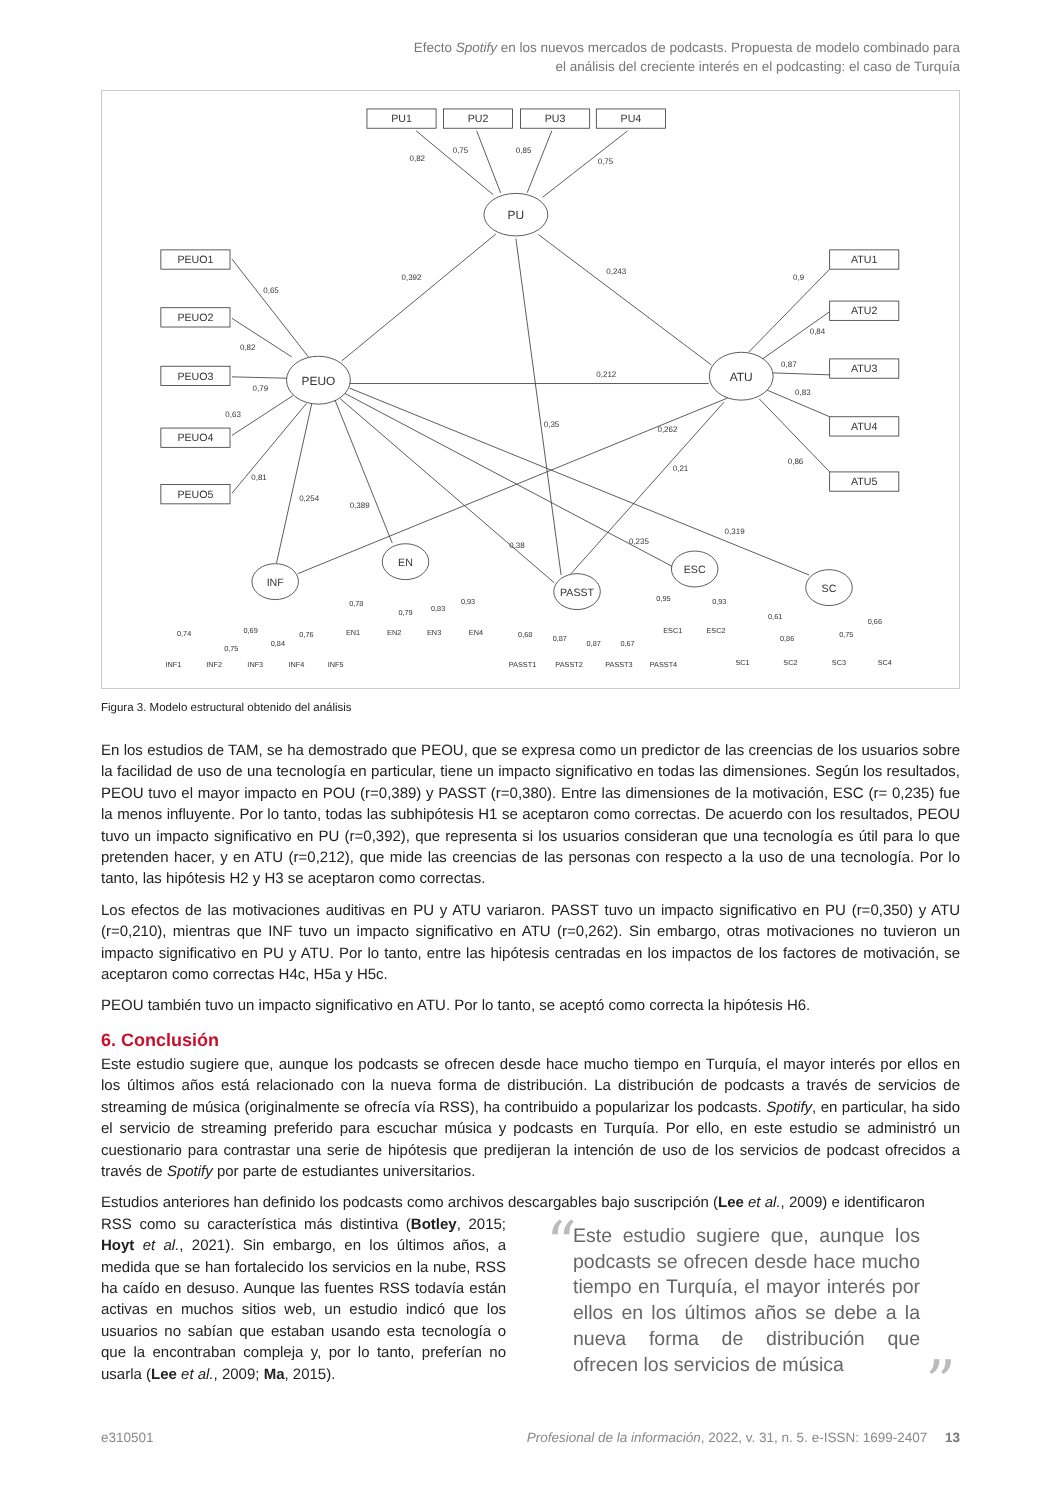Efecto Spotify en los nuevos mercados de podcasts. Propuesta de modelo combinado para
el análisis del creciente interés en el podcasting: el caso de Turquía
PU1
PU2
PU3
PU4
PEUO1
PEUO2
PEUO3
PEUO4
PEUO5
ATU1
ATU2
ATU3
ATU4
ATU5
PU
PEUO
ATU
INF
EN
PASST
ESC
SC
0,82
0,75
0,85
0,75
0,392
0,243
0,212
0,65
0,82
0,79
0,63
0,81
0,254
0,389
0,38
0,235
0,319
0,262
0,21
0,35
0,9
0,84
0,87
0,83
0,86
INF1
INF2
INF3
INF4
INF5
EN1
EN2
EN3
EN4
PASST1
PASST2
PASST3
PASST4
ESC1
ESC2
SC1
SC2
SC3
SC4
0,74
0,69
0,75
0,84
0,76
0,78
0,79
0,83
0,93
0,68
0,87
0,87
0,67
0,95
0,93
0,61
0,86
0,75
0,66
Figura 3. Modelo estructural obtenido del análisis
En los estudios de TAM, se ha demostrado que PEOU, que se expresa como un predictor de las creencias de los usuarios sobre la facilidad de uso de una tecnología en particular, tiene un impacto significativo en todas las dimensiones. Según los resultados, PEOU tuvo el mayor impacto en POU (r=0,389) y PASST (r=0,380). Entre las dimensiones de la motivación, ESC (r= 0,235) fue la menos influyente. Por lo tanto, todas las subhipótesis H1 se aceptaron como correctas. De acuerdo con los resultados, PEOU tuvo un impacto significativo en PU (r=0,392), que representa si los usuarios consideran que una tecnología es útil para lo que pretenden hacer, y en ATU (r=0,212), que mide las creencias de las personas con respecto a la uso de una tecnología. Por lo tanto, las hipótesis H2 y H3 se aceptaron como correctas.
Los efectos de las motivaciones auditivas en PU y ATU variaron. PASST tuvo un impacto significativo en PU (r=0,350) y ATU (r=0,210), mientras que INF tuvo un impacto significativo en ATU (r=0,262). Sin embargo, otras motivaciones no tuvieron un impacto significativo en PU y ATU. Por lo tanto, entre las hipótesis centradas en los impactos de los factores de motivación, se aceptaron como correctas H4c, H5a y H5c.
PEOU también tuvo un impacto significativo en ATU. Por lo tanto, se aceptó como correcta la hipótesis H6.
6. Conclusión
Este estudio sugiere que, aunque los podcasts se ofrecen desde hace mucho tiempo en Turquía, el mayor interés por ellos en los últimos años está relacionado con la nueva forma de distribución. La distribución de podcasts a través de servicios de streaming de música (originalmente se ofrecía vía RSS), ha contribuido a popularizar los podcasts. Spotify, en particular, ha sido el servicio de streaming preferido para escuchar música y podcasts en Turquía. Por ello, en este estudio se administró un cuestionario para contrastar una serie de hipótesis que predijeran la intención de uso de los servicios de podcast ofrecidos a través de Spotify por parte de estudiantes universitarios.
Estudios anteriores han definido los podcasts como archivos descargables bajo suscripción (Lee et al., 2009) e identificaron
RSS como su característica más distintiva (Botley, 2015; Hoyt et al., 2021). Sin embargo, en los últimos años, a medida que se han fortalecido los servicios en la nube, RSS ha caído en desuso. Aunque las fuentes RSS todavía están activas en muchos sitios web, un estudio indicó que los usuarios no sabían que estaban usando esta tecnología o que la encontraban compleja y, por lo tanto, preferían no usarla (Lee et al., 2009; Ma, 2015).
“Este estudio sugiere que, aunque los podcasts se ofrecen desde hace mucho tiempo en Turquía, el mayor interés por ellos en los últimos años se debe a la nueva forma de distribución que ofrecen los servicios de música”
e310501 Profesional de la información, 2022, v. 31, n. 5. e-ISSN: 1699-2407 13